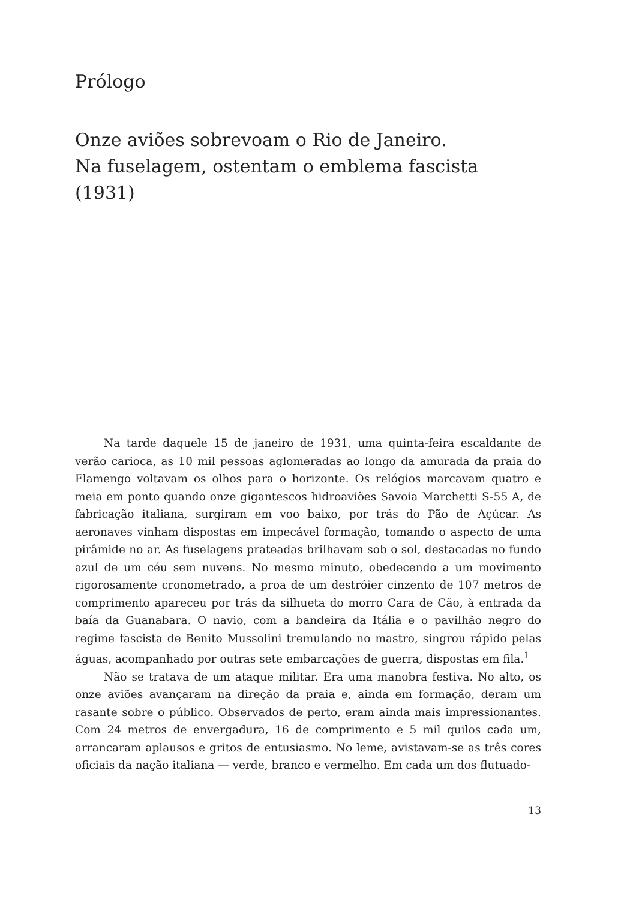Prólogo
Onze aviões sobrevoam o Rio de Janeiro.
Na fuselagem, ostentam o emblema fascista (1931)
Na tarde daquele 15 de janeiro de 1931, uma quinta-feira escaldante de verão carioca, as 10 mil pessoas aglomeradas ao longo da amurada da praia do Flamengo voltavam os olhos para o horizonte. Os relógios marcavam quatro e meia em ponto quando onze gigantescos hidroaviões Savoia Marchetti S-55 A, de fabricação italiana, surgiram em voo baixo, por trás do Pão de Açúcar. As aeronaves vinham dispostas em impecável formação, tomando o aspecto de uma pirâmide no ar. As fuselagens prateadas brilhavam sob o sol, destacadas no fundo azul de um céu sem nuvens. No mesmo minuto, obedecendo a um movimento rigorosamente cronometrado, a proa de um destróier cinzento de 107 metros de comprimento apareceu por trás da silhueta do morro Cara de Cão, à entrada da baía da Guanabara. O navio, com a bandeira da Itália e o pavilhão negro do regime fascista de Benito Mussolini tremulando no mastro, singrou rápido pelas águas, acompanhado por outras sete embarcações de guerra, dispostas em fila.<sup>1</sup>
Não se tratava de um ataque militar. Era uma manobra festiva. No alto, os onze aviões avançaram na direção da praia e, ainda em formação, deram um rasante sobre o público. Observados de perto, eram ainda mais impressionantes. Com 24 metros de envergadura, 16 de comprimento e 5 mil quilos cada um, arrancaram aplausos e gritos de entusiasmo. No leme, avistavam-se as três cores oficiais da nação italiana — verde, branco e vermelho. Em cada um dos flutuado-
13